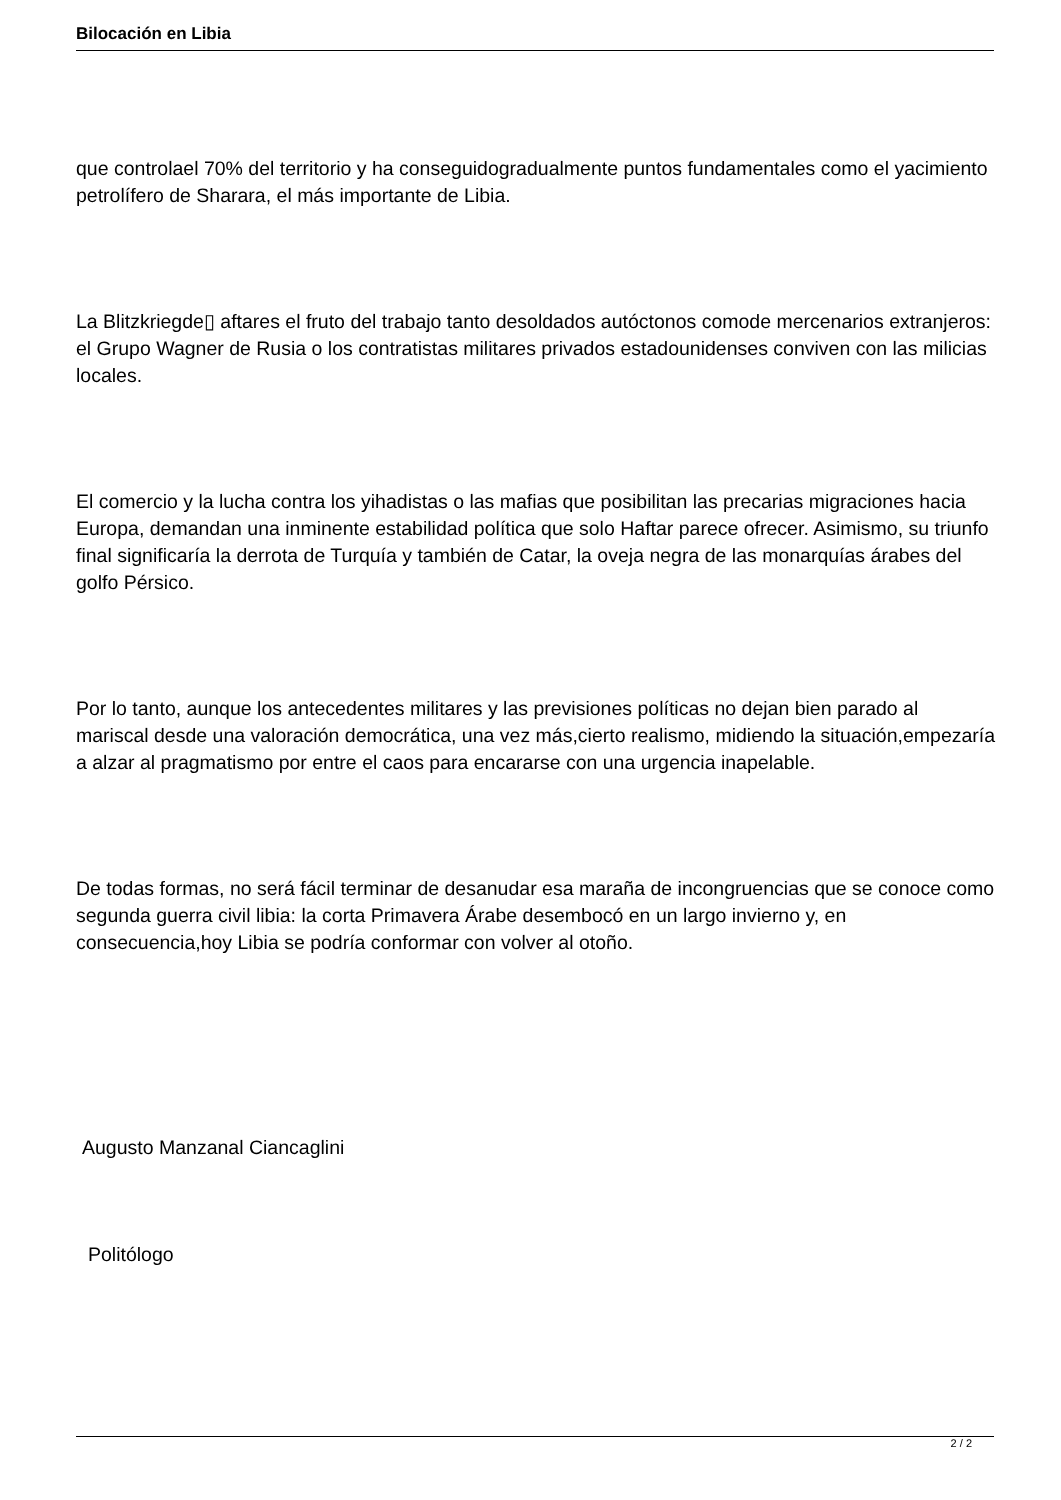Bilocación en Libia
que controlael 70% del territorio y ha conseguidogradualmente puntos fundamentales como el yacimiento petrolífero de Sharara, el más importante de Libia.
La Blitzkriegde▯ aftares el fruto del trabajo tanto desoldados autóctonos comode mercenarios extranjeros: el Grupo Wagner de Rusia o los contratistas militares privados estadounidenses conviven con las milicias locales.
El comercio y la lucha contra los yihadistas o las mafias que posibilitan las precarias migraciones hacia Europa, demandan una inminente estabilidad política que solo Haftar parece ofrecer. Asimismo, su triunfo final significaría la derrota de Turquía y también de Catar, la oveja negra de las monarquías árabes del golfo Pérsico.
Por lo tanto, aunque los antecedentes militares y las previsiones políticas no dejan bien parado al mariscal desde una valoración democrática, una vez más,cierto realismo, midiendo la situación,empezaría a alzar al pragmatismo por entre el caos para encararse con una urgencia inapelable.
De todas formas, no será fácil terminar de desanudar esa maraña de incongruencias que se conoce como segunda guerra civil libia: la corta Primavera Árabe desembocó en un largo invierno y, en consecuencia,hoy Libia se podría conformar con volver al otoño.
Augusto Manzanal Ciancaglini
Politólogo
2 / 2